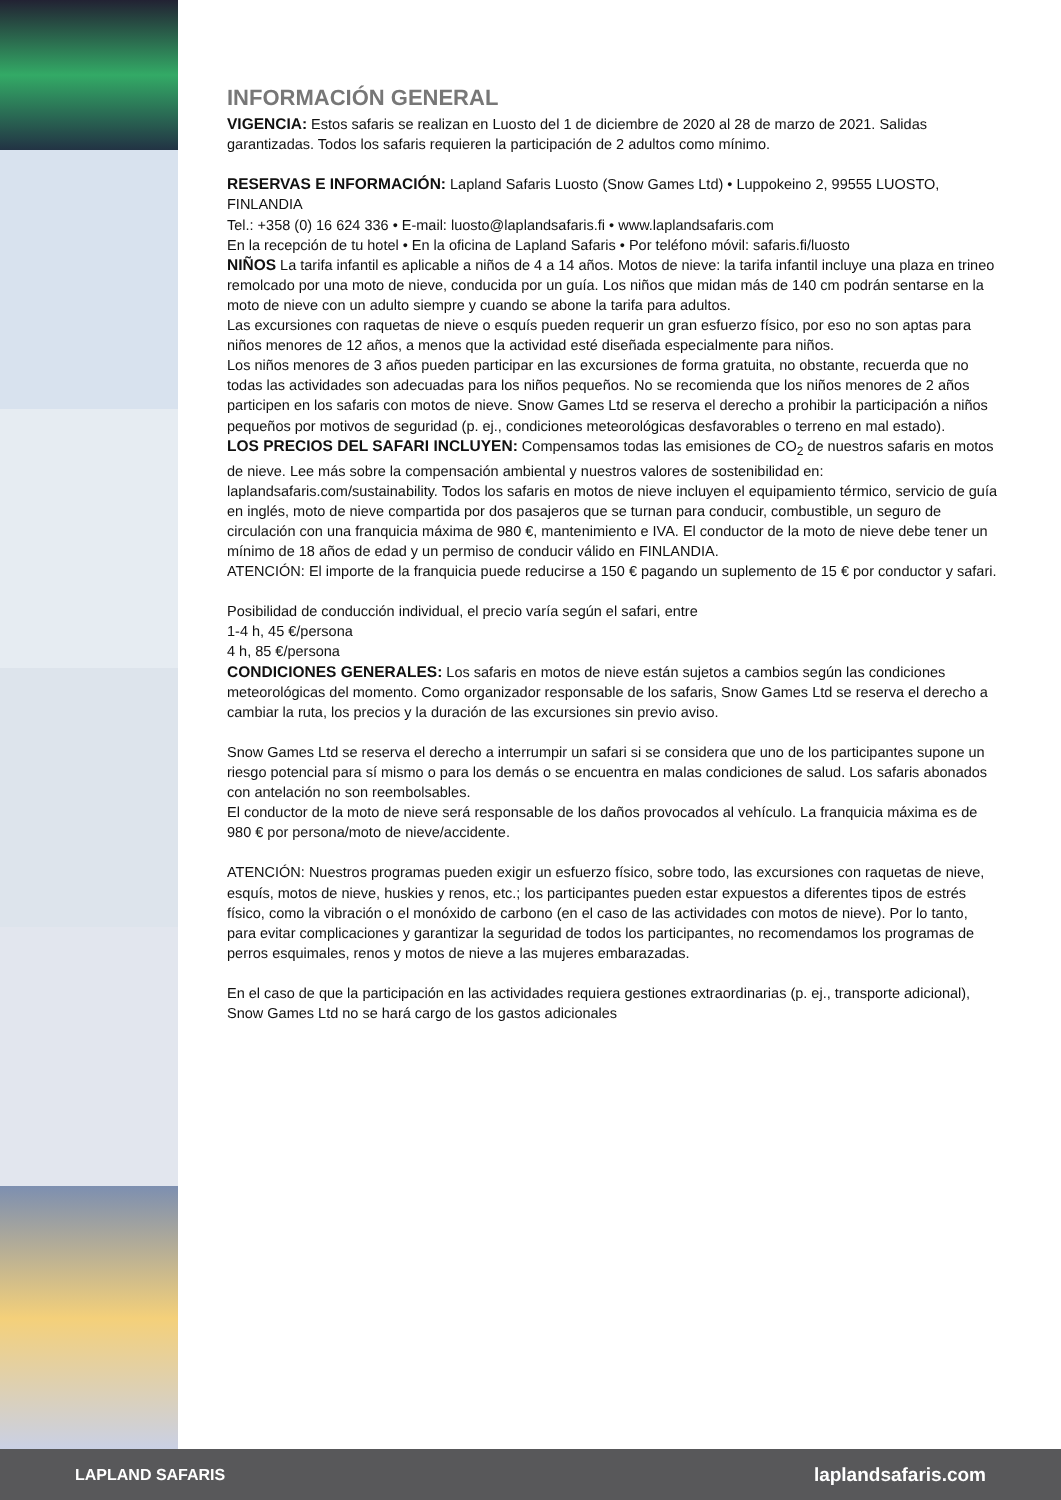INFORMACIÓN GENERAL
VIGENCIA: Estos safaris se realizan en Luosto del 1 de diciembre de 2020 al 28 de marzo de 2021. Salidas garantizadas. Todos los safaris requieren la participación de 2 adultos como mínimo.
RESERVAS E INFORMACIÓN: Lapland Safaris Luosto (Snow Games Ltd) • Luppokeino 2, 99555 LUOSTO, FINLANDIA
Tel.: +358 (0) 16 624 336 • E-mail: luosto@laplandsafaris.fi • www.laplandsafaris.com
En la recepción de tu hotel • En la oficina de Lapland Safaris • Por teléfono móvil: safaris.fi/luosto
NIÑOS La tarifa infantil es aplicable a niños de 4 a 14 años. Motos de nieve: la tarifa infantil incluye una plaza en trineo remolcado por una moto de nieve, conducida por un guía. Los niños que midan más de 140 cm podrán sentarse en la moto de nieve con un adulto siempre y cuando se abone la tarifa para adultos.
Las excursiones con raquetas de nieve o esquís pueden requerir un gran esfuerzo físico, por eso no son aptas para niños menores de 12 años, a menos que la actividad esté diseñada especialmente para niños.
Los niños menores de 3 años pueden participar en las excursiones de forma gratuita, no obstante, recuerda que no todas las actividades son adecuadas para los niños pequeños. No se recomienda que los niños menores de 2 años participen en los safaris con motos de nieve. Snow Games Ltd se reserva el derecho a prohibir la participación a niños pequeños por motivos de seguridad (p. ej., condiciones meteorológicas desfavorables o terreno en mal estado).
LOS PRECIOS DEL SAFARI INCLUYEN: Compensamos todas las emisiones de CO<sub>2</sub> de nuestros safaris en motos de nieve. Lee más sobre la compensación ambiental y nuestros valores de sostenibilidad en: laplandsafaris.com/sustainability. Todos los safaris en motos de nieve incluyen el equipamiento térmico, servicio de guía en inglés, moto de nieve compartida por dos pasajeros que se turnan para conducir, combustible, un seguro de circulación con una franquicia máxima de 980 €, mantenimiento e IVA. El conductor de la moto de nieve debe tener un mínimo de 18 años de edad y un permiso de conducir válido en FINLANDIA.
ATENCIÓN: El importe de la franquicia puede reducirse a 150 € pagando un suplemento de 15 € por conductor y safari.
Posibilidad de conducción individual, el precio varía según el safari, entre
1-4 h, 45 €/persona
4 h, 85 €/persona
CONDICIONES GENERALES: Los safaris en motos de nieve están sujetos a cambios según las condiciones meteorológicas del momento. Como organizador responsable de los safaris, Snow Games Ltd se reserva el derecho a cambiar la ruta, los precios y la duración de las excursiones sin previo aviso.
Snow Games Ltd se reserva el derecho a interrumpir un safari si se considera que uno de los participantes supone un riesgo potencial para sí mismo o para los demás o se encuentra en malas condiciones de salud. Los safaris abonados con antelación no son reembolsables.
El conductor de la moto de nieve será responsable de los daños provocados al vehículo. La franquicia máxima es de 980 € por persona/moto de nieve/accidente.
ATENCIÓN: Nuestros programas pueden exigir un esfuerzo físico, sobre todo, las excursiones con raquetas de nieve, esquís, motos de nieve, huskies y renos, etc.; los participantes pueden estar expuestos a diferentes tipos de estrés físico, como la vibración o el monóxido de carbono (en el caso de las actividades con motos de nieve). Por lo tanto, para evitar complicaciones y garantizar la seguridad de todos los participantes, no recomendamos los programas de perros esquimales, renos y motos de nieve a las mujeres embarazadas.
En el caso de que la participación en las actividades requiera gestiones extraordinarias (p. ej., transporte adicional), Snow Games Ltd no se hará cargo de los gastos adicionales
LAPLAND SAFARIS laplandsafaris.com